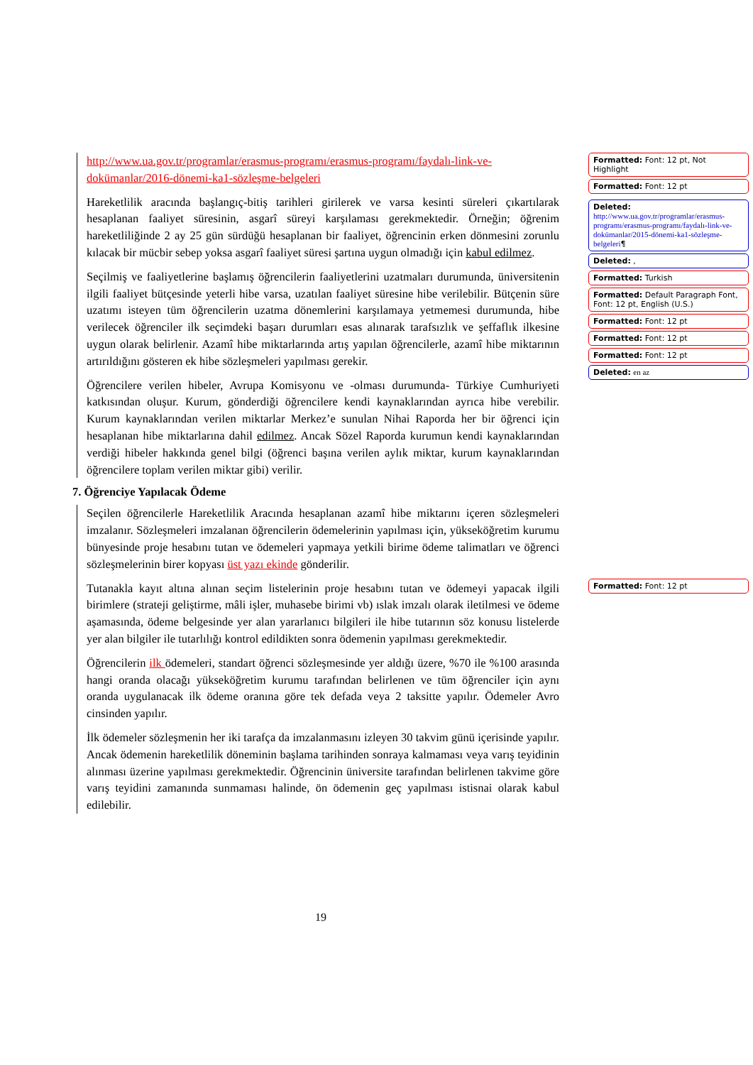http://www.ua.gov.tr/programlar/erasmus-programı/erasmus-programı/faydalı-link-ve-dokümanlar/2016-dönemi-ka1-sözleşme-belgeleri
Hareketlilik aracında başlangıç-bitiş tarihleri girilerek ve varsa kesinti süreleri çıkartılarak hesaplanan faaliyet süresinin, asgarî süreyi karşılaması gerekmektedir. Örneğin; öğrenim hareketliliğinde 2 ay 25 gün sürdüğü hesaplanan bir faaliyet, öğrencinin erken dönmesini zorunlu kılacak bir mücbir sebep yoksa asgarî faaliyet süresi şartına uygun olmadığı için kabul edilmez.
Seçilmiş ve faaliyetlerine başlamış öğrencilerin faaliyetlerini uzatmaları durumunda, üniversitenin ilgili faaliyet bütçesinde yeterli hibe varsa, uzatılan faaliyet süresine hibe verilebilir. Bütçenin süre uzatımı isteyen tüm öğrencilerin uzatma dönemlerini karşılamaya yetmemesi durumunda, hibe verilecek öğrenciler ilk seçimdeki başarı durumları esas alınarak tarafsızlık ve şeffaflık ilkesine uygun olarak belirlenir. Azamî hibe miktarlarında artış yapılan öğrencilerle, azamî hibe miktarının artırıldığını gösteren ek hibe sözleşmeleri yapılması gerekir.
Öğrencilere verilen hibeler, Avrupa Komisyonu ve -olması durumunda- Türkiye Cumhuriyeti katkısından oluşur. Kurum, gönderdiği öğrencilere kendi kaynaklarından ayrıca hibe verebilir. Kurum kaynaklarından verilen miktarlar Merkez’e sunulan Nihai Raporda her bir öğrenci için hesaplanan hibe miktarlarına dahil edilmez. Ancak Sözel Raporda kurumun kendi kaynaklarından verdiği hibeler hakkında genel bilgi (öğrenci başına verilen aylık miktar, kurum kaynaklarından öğrencilere toplam verilen miktar gibi) verilir.
7. Öğrenciye Yapılacak Ödeme
Seçilen öğrencilerle Hareketlilik Aracında hesaplanan azamî hibe miktarını içeren sözleşmeleri imzalanır. Sözleşmeleri imzalanan öğrencilerin ödemelerinin yapılması için, yükseköğretim kurumu bünyesinde proje hesabını tutan ve ödemeleri yapmaya yetkili birime ödeme talimatları ve öğrenci sözleşmelerinin birer kopyası üst yazı ekinde gönderilir.
Tutanakla kayıt altına alınan seçim listelerinin proje hesabını tutan ve ödemeyi yapacak ilgili birimlere (strateji geliştirme, mâli işler, muhasebe birimi vb) ıslak imzalı olarak iletilmesi ve ödeme aşamasında, ödeme belgesinde yer alan yararlanıcı bilgileri ile hibe tutarının söz konusu listelerde yer alan bilgiler ile tutarlılığı kontrol edildikten sonra ödemenin yapılması gerekmektedir.
Öğrencilerin ilk ödemeleri, standart öğrenci sözleşmesinde yer aldığı üzere, %70 ile %100 arasında hangi oranda olacağı yükseköğretim kurumu tarafından belirlenen ve tüm öğrenciler için aynı oranda uygulanacak ilk ödeme oranına göre tek defada veya 2 taksitte yapılır. Ödemeler Avro cinsinden yapılır.
İlk ödemeler sözleşmenin her iki tarafça da imzalanmasını izleyen 30 takvim günü içerisinde yapılır. Ancak ödemenin hareketlilik döneminin başlama tarihinden sonraya kalmaması veya varış teyidinin alınması üzerine yapılması gerekmektedir. Öğrencinin üniversite tarafından belirlenen takvime göre varış teyidini zamanında sunmaması halinde, ön ödemenin geç yapılması istisnai olarak kabul edilebilir.
Formatted: Font: 12 pt, Not Highlight
Formatted: Font: 12 pt
Deleted: http://www.ua.gov.tr/programlar/erasmus-programı/erasmus-programı/faydalı-link-ve-dokümanlar/2015-dönemi-ka1-sözleşme-belgeleri¶
Deleted: ,
Formatted: Turkish
Formatted: Default Paragraph Font, Font: 12 pt, English (U.S.)
Formatted: Font: 12 pt
Formatted: Font: 12 pt
Formatted: Font: 12 pt
Deleted: en az
Formatted: Font: 12 pt
19